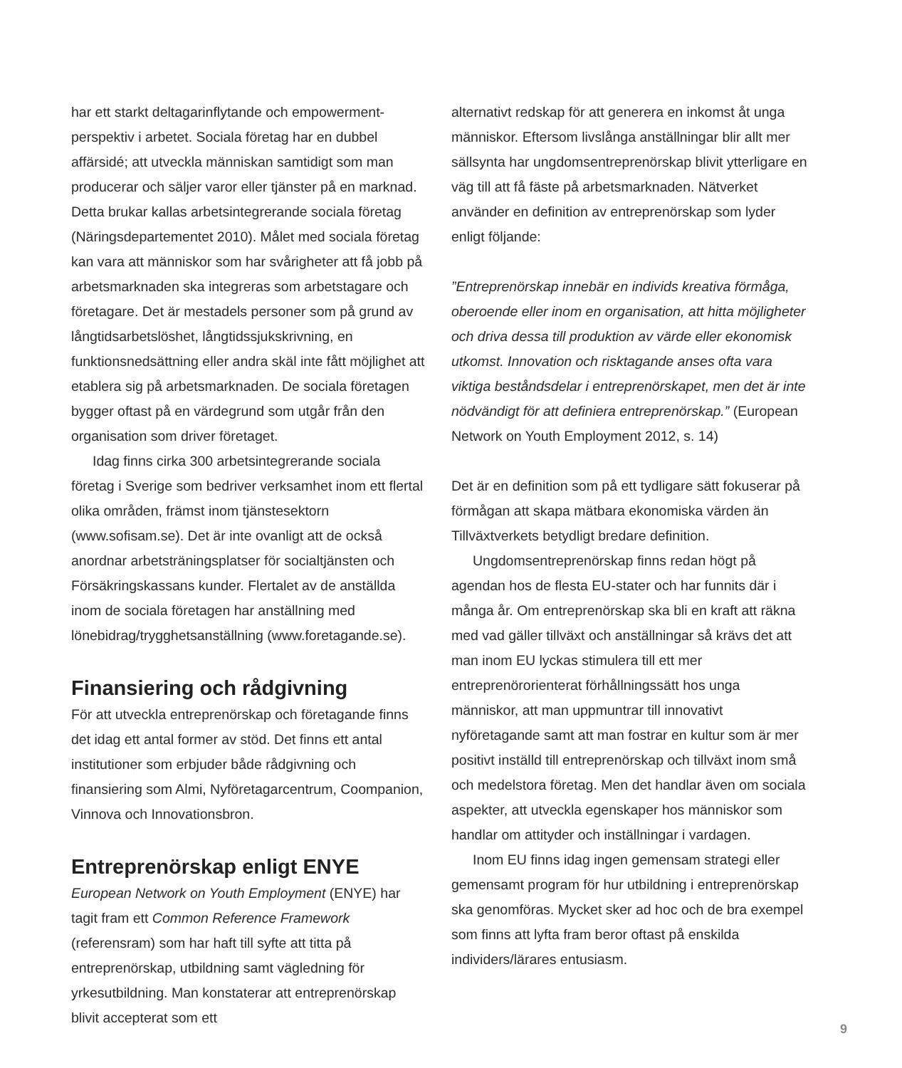har ett starkt deltagarinflytande och empowerment-perspektiv i arbetet. Sociala företag har en dubbel affärsidé; att utveckla människan samtidigt som man producerar och säljer varor eller tjänster på en marknad. Detta brukar kallas arbetsintegrerande sociala företag (Näringsdepartementet 2010). Målet med sociala företag kan vara att människor som har svårigheter att få jobb på arbetsmarknaden ska integreras som arbetstagare och företagare. Det är mestadels personer som på grund av långtidsarbetslöshet, långtidssjukskrivning, en funktionsnedsättning eller andra skäl inte fått möjlighet att etablera sig på arbetsmarknaden. De sociala företagen bygger oftast på en värdegrund som utgår från den organisation som driver företaget.
Idag finns cirka 300 arbetsintegrerande sociala företag i Sverige som bedriver verksamhet inom ett flertal olika områden, främst inom tjänstesektorn (www.sofisam.se). Det är inte ovanligt att de också anordnar arbetsträningsplatser för socialtjänsten och Försäkringskassans kunder. Flertalet av de anställda inom de sociala företagen har anställning med lönebidrag/trygghetsanställning (www.foretagande.se).
Finansiering och rådgivning
För att utveckla entreprenörskap och företagande finns det idag ett antal former av stöd. Det finns ett antal institutioner som erbjuder både rådgivning och finansiering som Almi, Nyföretagarcentrum, Coompanion, Vinnova och Innovationsbron.
Entreprenörskap enligt ENYE
European Network on Youth Employment (ENYE) har tagit fram ett Common Reference Framework (referensram) som har haft till syfte att titta på entreprenörskap, utbildning samt vägledning för yrkesutbildning. Man konstaterar att entreprenörskap blivit accepterat som ett
alternativt redskap för att generera en inkomst åt unga människor. Eftersom livslånga anställningar blir allt mer sällsynta har ungdomsentreprenörskap blivit ytterligare en väg till att få fäste på arbetsmarknaden. Nätverket använder en definition av entreprenörskap som lyder enligt följande:
”Entreprenörskap innebär en individs kreativa förmåga, oberoende eller inom en organisation, att hitta möjligheter och driva dessa till produktion av värde eller ekonomisk utkomst. Innovation och risktagande anses ofta vara viktiga beståndsdelar i entreprenörskapet, men det är inte nödvändigt för att definiera entreprenörskap.” (European Network on Youth Employment 2012, s. 14)
Det är en definition som på ett tydligare sätt fokuserar på förmågan att skapa mätbara ekonomiska värden än Tillväxtverkets betydligt bredare definition.
Ungdomsentreprenörskap finns redan högt på agendan hos de flesta EU-stater och har funnits där i många år. Om entreprenörskap ska bli en kraft att räkna med vad gäller tillväxt och anställningar så krävs det att man inom EU lyckas stimulera till ett mer entreprenörorienterat förhållningssätt hos unga människor, att man uppmuntrar till innovativt nyföretagande samt att man fostrar en kultur som är mer positivt inställd till entreprenörskap och tillväxt inom små och medelstora företag. Men det handlar även om sociala aspekter, att utveckla egenskaper hos människor som handlar om attityder och inställningar i vardagen.
Inom EU finns idag ingen gemensam strategi eller gemensamt program för hur utbildning i entreprenörskap ska genomföras. Mycket sker ad hoc och de bra exempel som finns att lyfta fram beror oftast på enskilda individers/lärares entusiasm.
9